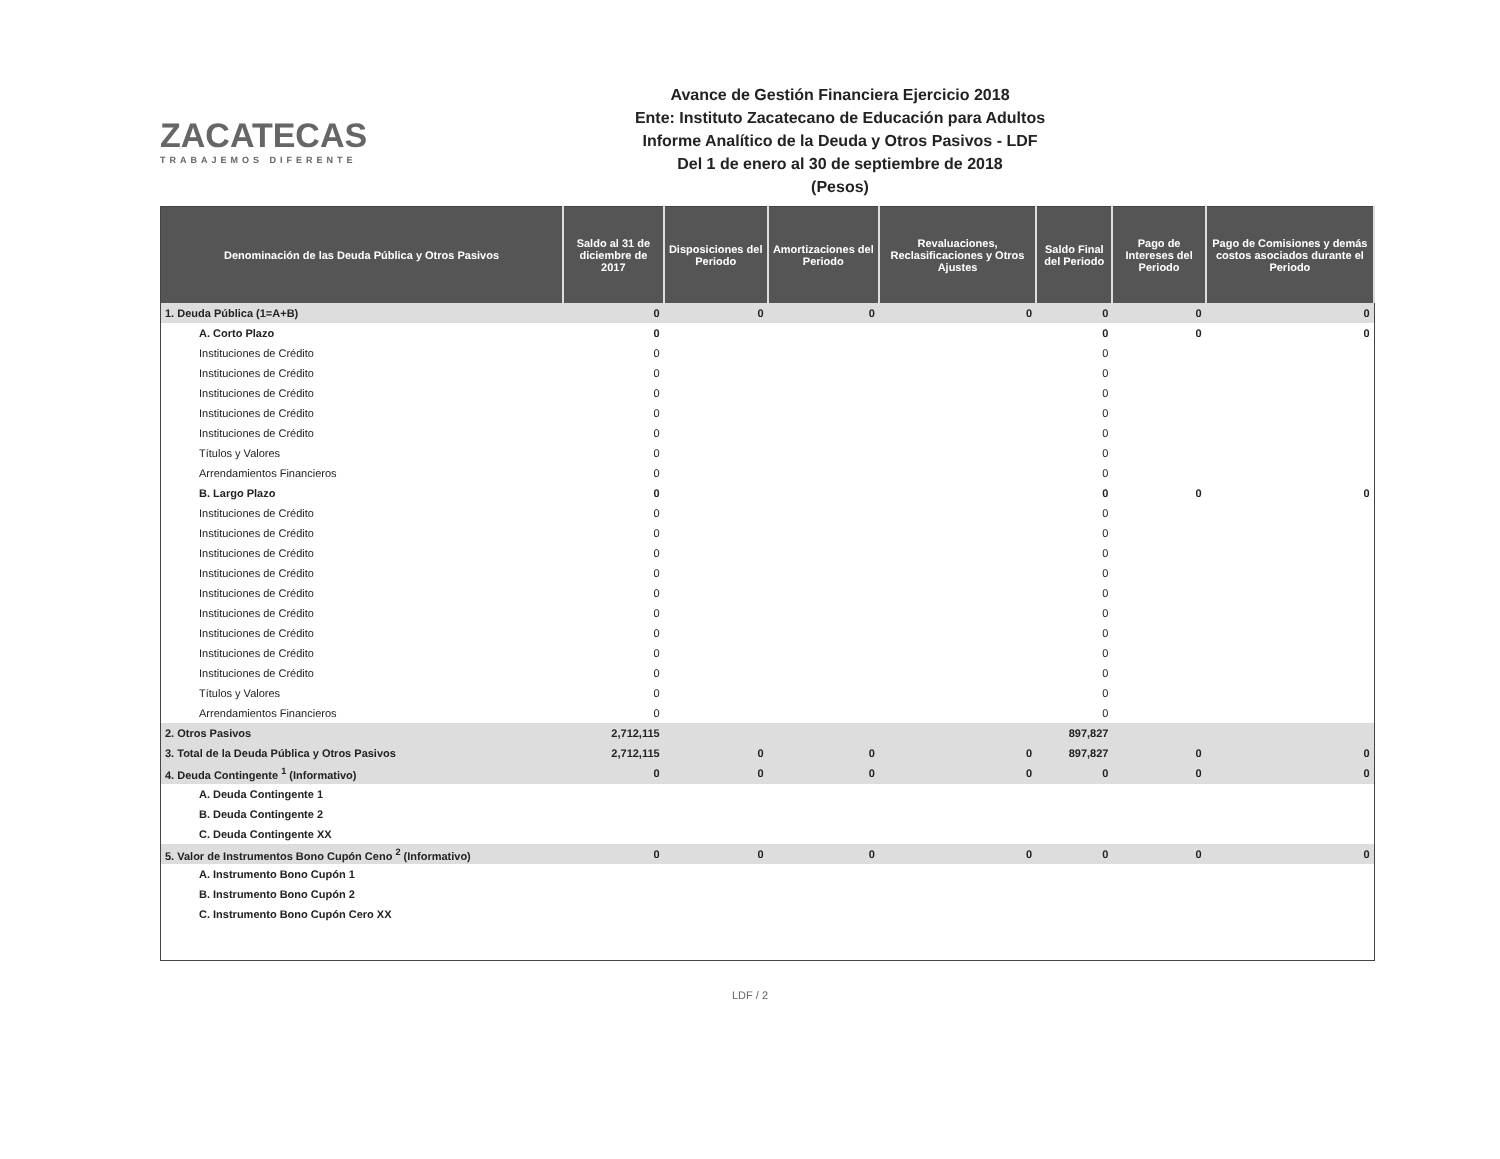ZACATECAS
TRABAJEMOS DIFERENTE
Avance de Gestión Financiera Ejercicio 2018
Ente: Instituto Zacatecano de Educación para Adultos
Informe Analítico de la Deuda y Otros Pasivos - LDF
Del 1 de enero al 30 de septiembre de 2018
(Pesos)
| Denominación de las Deuda Pública y Otros Pasivos | Saldo al 31 de diciembre de 2017 | Disposiciones del Periodo | Amortizaciones del Periodo | Revaluaciones, Reclasificaciones y Otros Ajustes | Saldo Final del Periodo | Pago de Intereses del Periodo | Pago de Comisiones y demás costos asociados durante el Periodo |
| --- | --- | --- | --- | --- | --- | --- | --- |
| 1. Deuda Pública (1=A+B) | 0 | 0 | 0 | 0 | 0 | 0 | 0 |
| A. Corto Plazo | 0 | | | | 0 | 0 | 0 |
| Instituciones de Crédito | 0 | | | | 0 | | |
| Instituciones de Crédito | 0 | | | | 0 | | |
| Instituciones de Crédito | 0 | | | | 0 | | |
| Instituciones de Crédito | 0 | | | | 0 | | |
| Instituciones de Crédito | 0 | | | | 0 | | |
| Títulos y Valores | 0 | | | | 0 | | |
| Arrendamientos Financieros | 0 | | | | 0 | | |
| B. Largo Plazo | 0 | | | | 0 | 0 | 0 |
| Instituciones de Crédito | 0 | | | | 0 | | |
| Instituciones de Crédito | 0 | | | | 0 | | |
| Instituciones de Crédito | 0 | | | | 0 | | |
| Instituciones de Crédito | 0 | | | | 0 | | |
| Instituciones de Crédito | 0 | | | | 0 | | |
| Instituciones de Crédito | 0 | | | | 0 | | |
| Instituciones de Crédito | 0 | | | | 0 | | |
| Instituciones de Crédito | 0 | | | | 0 | | |
| Instituciones de Crédito | 0 | | | | 0 | | |
| Títulos y Valores | 0 | | | | 0 | | |
| Arrendamientos Financieros | 0 | | | | 0 | | |
| 2. Otros Pasivos | 2,712,115 | | | | 897,827 | | |
| 3. Total de la Deuda Pública y Otros Pasivos | 2,712,115 | 0 | 0 | 0 | 897,827 | 0 | 0 |
| 4. Deuda Contingente <sup>1</sup> (Informativo) | 0 | 0 | 0 | 0 | 0 | 0 | 0 |
| A. Deuda Contingente 1 | | | | | | | |
| B. Deuda Contingente 2 | | | | | | | |
| C. Deuda Contingente XX | | | | | | | |
| 5. Valor de Instrumentos Bono Cupón Ceno <sup>2</sup> (Informativo) | 0 | 0 | 0 | 0 | 0 | 0 | 0 |
| A. Instrumento Bono Cupón 1 | | | | | | | |
| B. Instrumento Bono Cupón 2 | | | | | | | |
| C. Instrumento Bono Cupón Cero XX | | | | | | | |
LDF / 2